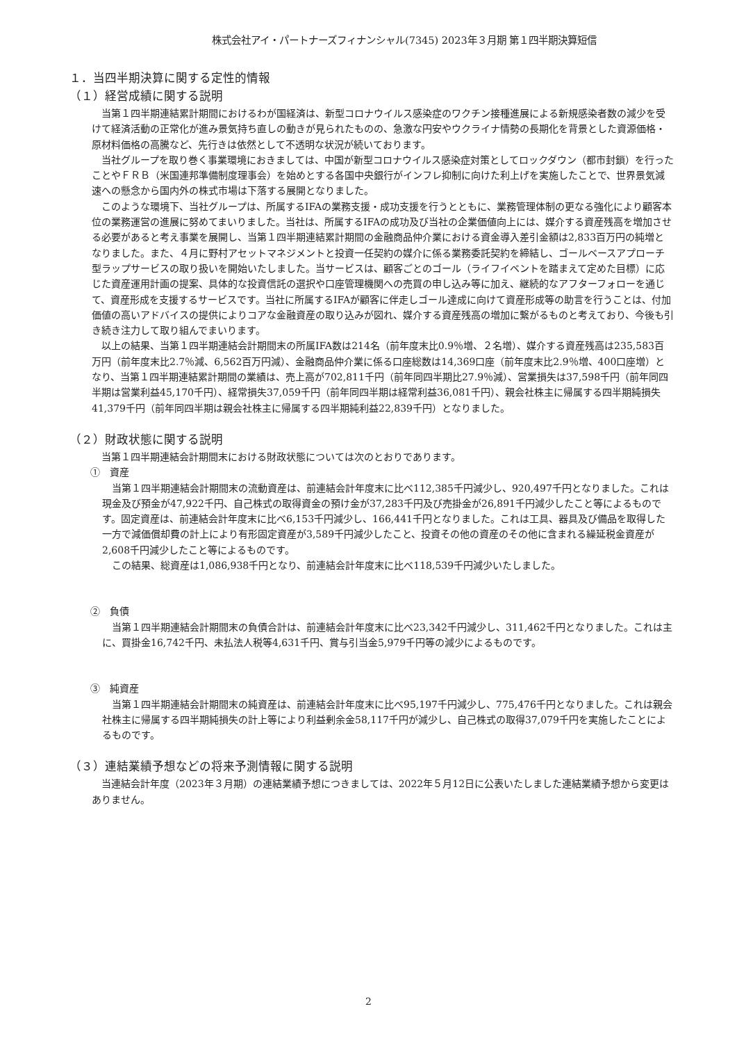株式会社アイ・パートナーズフィナンシャル(7345) 2023年３月期 第１四半期決算短信
１．当四半期決算に関する定性的情報
（１）経営成績に関する説明
当第１四半期連結累計期間におけるわが国経済は、新型コロナウイルス感染症のワクチン接種進展による新規感染者数の減少を受けて経済活動の正常化が進み景気持ち直しの動きが見られたものの、急激な円安やウクライナ情勢の長期化を背景とした資源価格・原材料価格の高騰など、先行きは依然として不透明な状況が続いております。
当社グループを取り巻く事業環境におきましては、中国が新型コロナウイルス感染症対策としてロックダウン（都市封鎖）を行ったことやＦＲＢ（米国連邦準備制度理事会）を始めとする各国中央銀行がインフレ抑制に向けた利上げを実施したことで、世界景気減速への懸念から国内外の株式市場は下落する展開となりました。
このような環境下、当社グループは、所属するIFAの業務支援・成功支援を行うとともに、業務管理体制の更なる強化により顧客本位の業務運営の進展に努めてまいりました。当社は、所属するIFAの成功及び当社の企業価値向上には、媒介する資産残高を増加させる必要があると考え事業を展開し、当第１四半期連結累計期間の金融商品仲介業における資金導入差引金額は2,833百万円の純増となりました。また、４月に野村アセットマネジメントと投資一任契約の媒介に係る業務委託契約を締結し、ゴールベースアプローチ型ラップサービスの取り扱いを開始いたしました。当サービスは、顧客ごとのゴール（ライフイベントを踏まえて定めた目標）に応じた資産運用計画の提案、具体的な投資信託の選択や口座管理機関への売買の申し込み等に加え、継続的なアフターフォローを通じて、資産形成を支援するサービスです。当社に所属するIFAが顧客に伴走しゴール達成に向けて資産形成等の助言を行うことは、付加価値の高いアドバイスの提供によりコアな金融資産の取り込みが図れ、媒介する資産残高の増加に繋がるものと考えており、今後も引き続き注力して取り組んでまいります。
以上の結果、当第１四半期連結会計期間末の所属IFA数は214名（前年度末比0.9％増、２名増）、媒介する資産残高は235,583百万円（前年度末比2.7％減、6,562百万円減）、金融商品仲介業に係る口座総数は14,369口座（前年度末比2.9％増、400口座増）となり、当第１四半期連結累計期間の業績は、売上高が702,811千円（前年同四半期比27.9％減）、営業損失は37,598千円（前年同四半期は営業利益45,170千円）、経常損失37,059千円（前年同四半期は経常利益36,081千円）、親会社株主に帰属する四半期純損失41,379千円（前年同四半期は親会社株主に帰属する四半期純利益22,839千円）となりました。
（２）財政状態に関する説明
当第１四半期連結会計期間末における財政状態については次のとおりであります。
①　資産
当第１四半期連結会計期間末の流動資産は、前連結会計年度末に比べ112,385千円減少し、920,497千円となりました。これは現金及び預金が47,922千円、自己株式の取得資金の預け金が37,283千円及び売掛金が26,891千円減少したこと等によるものです。固定資産は、前連結会計年度末に比べ6,153千円減少し、166,441千円となりました。これは工具、器具及び備品を取得した一方で減価償却費の計上により有形固定資産が3,589千円減少したこと、投資その他の資産のその他に含まれる繰延税金資産が2,608千円減少したこと等によるものです。
この結果、総資産は1,086,938千円となり、前連結会計年度末に比べ118,539千円減少いたしました。
②　負債
当第１四半期連結会計期間末の負債合計は、前連結会計年度末に比べ23,342千円減少し、311,462千円となりました。これは主に、買掛金16,742千円、未払法人税等4,631千円、賞与引当金5,979千円等の減少によるものです。
③　純資産
当第１四半期連結会計期間末の純資産は、前連結会計年度末に比べ95,197千円減少し、775,476千円となりました。これは親会社株主に帰属する四半期純損失の計上等により利益剰余金58,117千円が減少し、自己株式の取得37,079千円を実施したことによるものです。
（３）連結業績予想などの将来予測情報に関する説明
当連結会計年度（2023年３月期）の連結業績予想につきましては、2022年５月12日に公表いたしました連結業績予想から変更はありません。
2